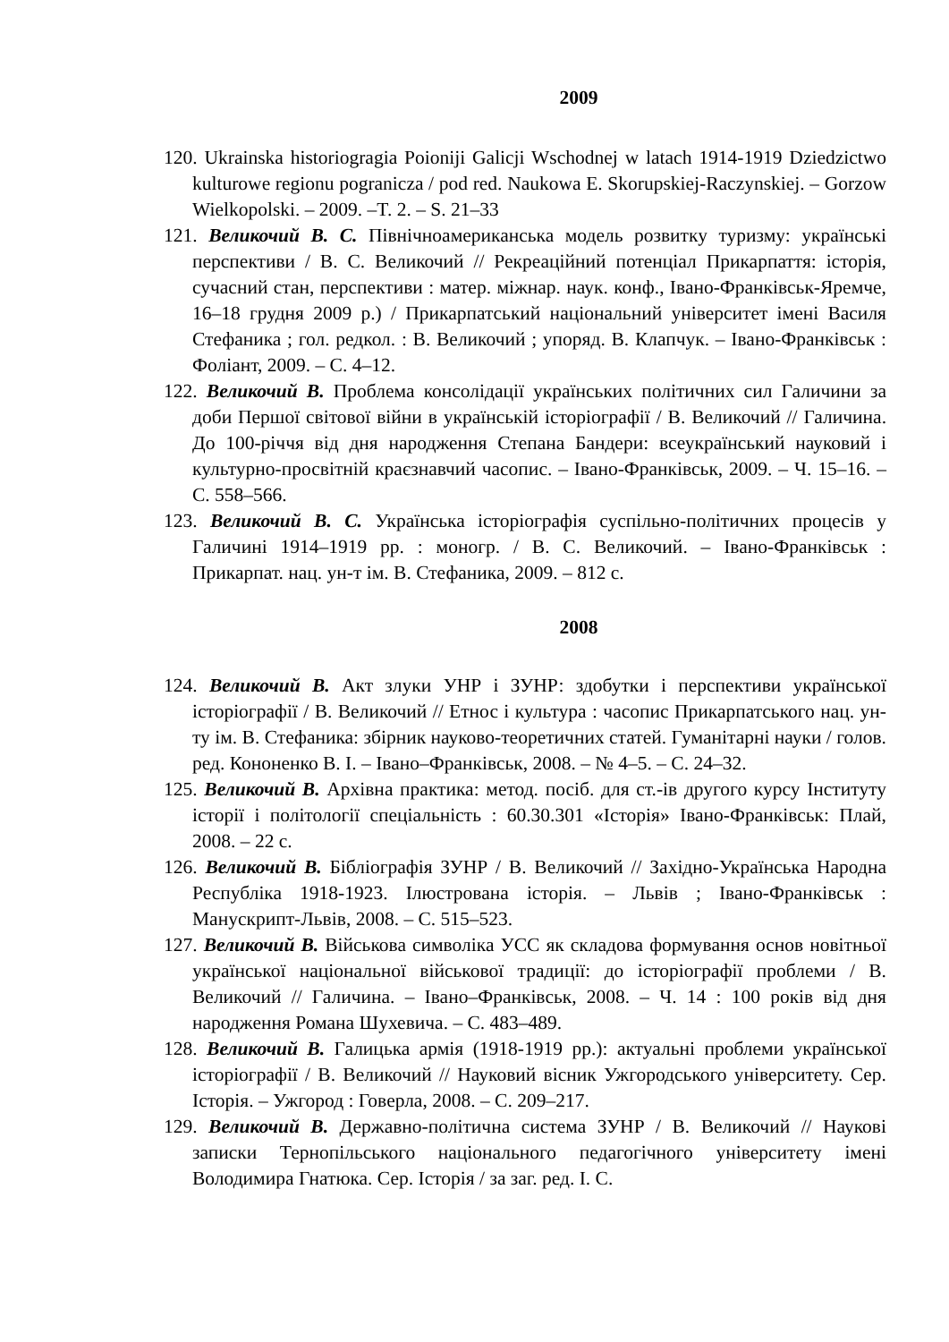2009
120. Ukrainska historiogragia Poioniji Galicji Wschodnej w latach 1914-1919 Dziedzictwo kulturowe regionu pogranicza / pod red. Naukowa E. Skorupskiej-Raczynskiej. – Gorzow Wielkopolski. – 2009. –T. 2. – S. 21–33
121. Великочий В. С. Північноамериканська модель розвитку туризму: українські перспективи / В. С. Великочий // Рекреаційний потенціал Прикарпаття: історія, сучасний стан, перспективи : матер. міжнар. наук. конф., Івано-Франківськ-Яремче, 16–18 грудня 2009 р.) / Прикарпатський національний університет імені Василя Стефаника ; гол. редкол. : В. Великочий ; упоряд. В. Клапчук. – Івано-Франківськ : Фоліант, 2009. – С. 4–12.
122. Великочий В. Проблема консолідації українських політичних сил Галичини за доби Першої світової війни в українській історіографії / В. Великочий // Галичина. До 100-річчя від дня народження Степана Бандери: всеукраїнський науковий і культурно-просвітній краєзнавчий часопис. – Івано-Франківськ, 2009. – Ч. 15–16. – С. 558–566.
123. Великочий В. С. Українська історіографія суспільно-політичних процесів у Галичині 1914–1919 рр. : моногр. / В. С. Великочий. – Івано-Франківськ : Прикарпат. нац. ун-т ім. В. Стефаника, 2009. – 812 с.
2008
124. Великочий В. Акт злуки УНР і ЗУНР: здобутки і перспективи української історіографії / В. Великочий // Етнос і культура : часопис Прикарпатського нац. ун-ту ім. В. Стефаника: збірник науково-теоретичних статей. Гуманітарні науки / голов. ред. Кононенко В. І. – Івано–Франківськ, 2008. – № 4–5. – С. 24–32.
125. Великочий В. Архівна практика: метод. посіб. для ст.-ів другого курсу Інституту історії і політології спеціальність : 60.30.301 «Історія» Івано-Франківськ: Плай, 2008. – 22 с.
126. Великочий В. Бібліографія ЗУНР / В. Великочий // Західно-Українська Народна Республіка 1918-1923. Ілюстрована історія. – Львів ; Івано-Франківськ : Манускрипт-Львів, 2008. – С. 515–523.
127. Великочий В. Військова символіка УСС як складова формування основ новітньої української національної військової традиції: до історіографії проблеми / В. Великочий // Галичина. – Івано–Франківськ, 2008. – Ч. 14 : 100 років від дня народження Романа Шухевича. – С. 483–489.
128. Великочий В. Галицька армія (1918-1919 рр.): актуальні проблеми української історіографії / В. Великочий // Науковий вісник Ужгородського університету. Сер. Історія. – Ужгород : Говерла, 2008. – С. 209–217.
129. Великочий В. Державно-політична система ЗУНР / В. Великочий // Наукові записки Тернопільського національного педагогічного університету імені Володимира Гнатюка. Сер. Історія / за заг. ред. І. С.